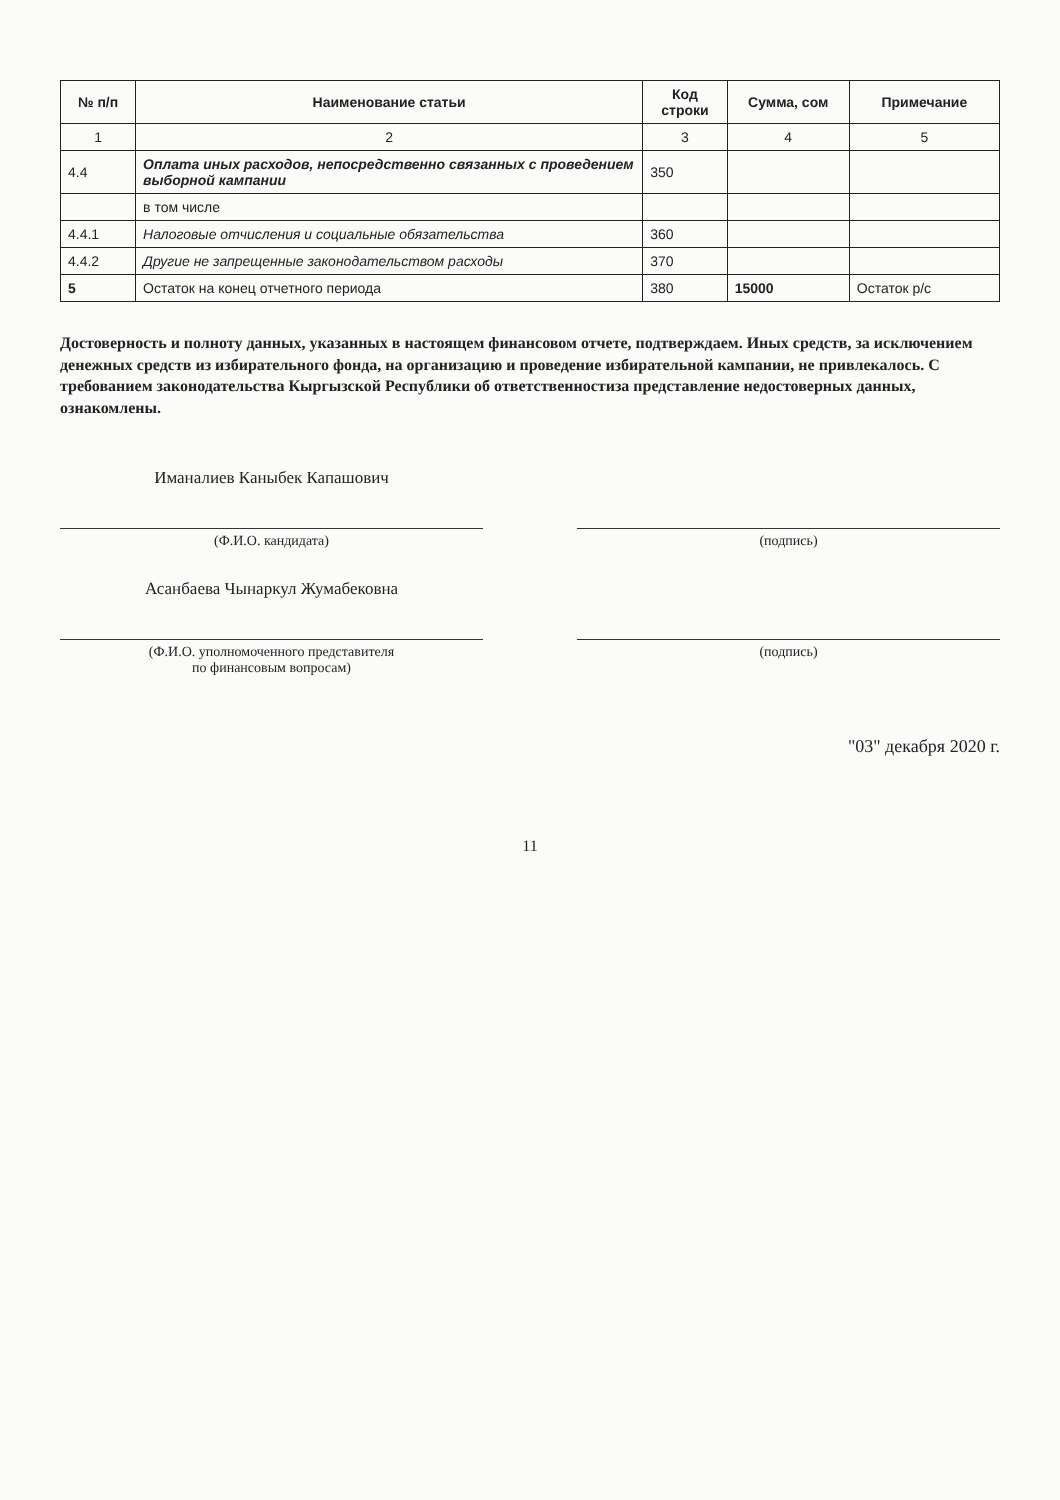| № п/п | Наименование статьи | Код строки | Сумма, сом | Примечание |
| --- | --- | --- | --- | --- |
| 1 | 2 | 3 | 4 | 5 |
| 4.4 | Оплата иных расходов, непосредственно связанных с проведением выборной кампании | 350 | | |
| | в том числе | | | |
| 4.4.1 | Налоговые отчисления и социальные обязательства | 360 | | |
| 4.4.2 | Другие не запрещенные законодательством расходы | 370 | | |
| 5 | Остаток на конец отчетного периода | 380 | 15000 | Остаток р/с |
Достоверность и полноту данных, указанных в настоящем финансовом отчете, подтверждаем. Иных средств, за исключением денежных средств из избирательного фонда, на организацию и проведение избирательной кампании, не привлекалось. С требованием законодательства Кыргызской Республики об ответственностиза представление недостоверных данных, ознакомлены.
Иманалиев Каныбек Капашович
(Ф.И.О. кандидата) (подпись)
Асанбаева Чынаркул Жумабековна
(Ф.И.О. уполномоченного представителя
по финансовым вопросам)
(подпись)
"03" декабря 2020 г.
11